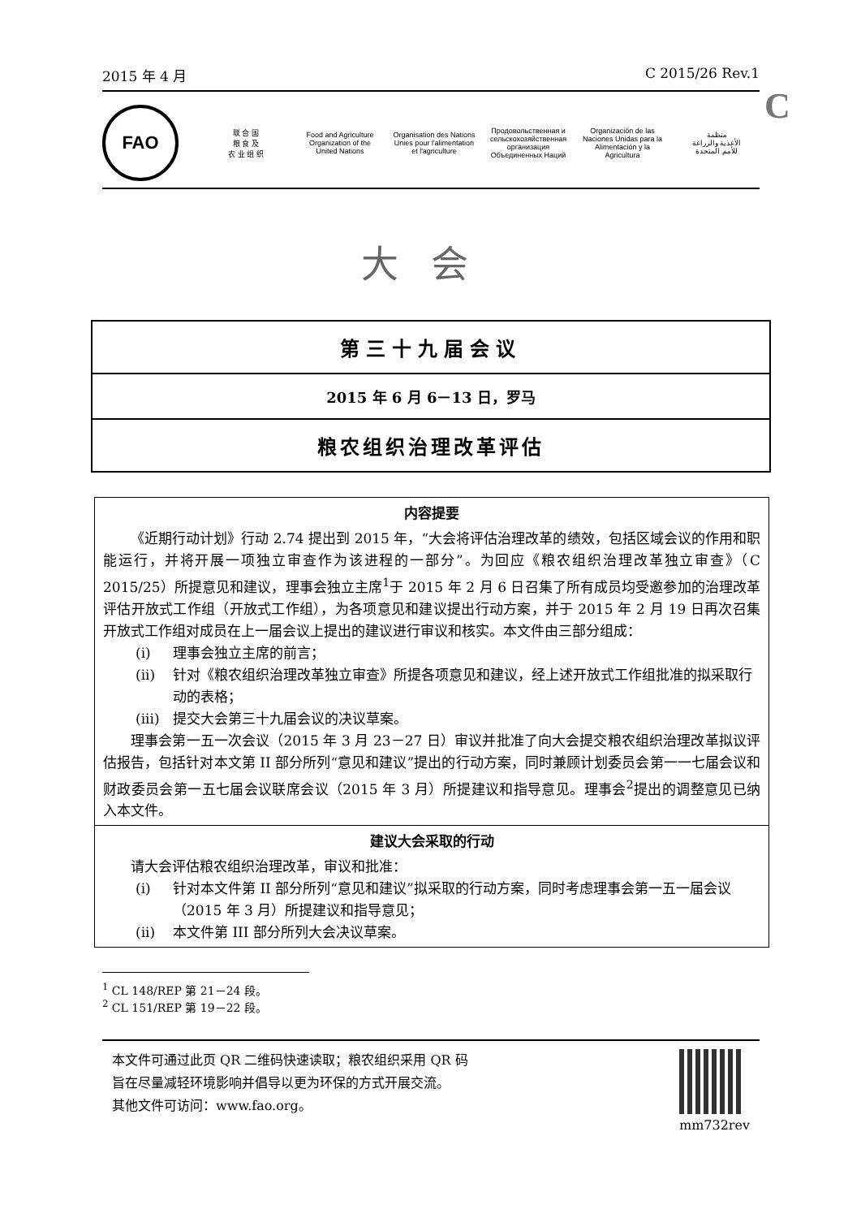2015 年 4 月 C 2015/26 Rev.1
C
FAO
联 合 国
粮 食 及
农 业 组 织
Food and Agriculture
Organization of the
United Nations
Organisation des Nations
Unies pour l'alimentation
et l'agriculture
Продовольственная и
сельскохозяйственная организация
Объединенных Наций
Organización de las
Naciones Unidas para la
Alimentación y la Agricultura
منظمة
الأغذية والزراعة
للأمم المتحدة
大会
第三十九届会议
2015 年 6 月 6－13 日，罗马
粮农组织治理改革评估
内容提要
《近期行动计划》行动 2.74 提出到 2015 年，“大会将评估治理改革的绩效，包括区域会议的作用和职能运行，并将开展一项独立审查作为该进程的一部分”。为回应《粮农组织治理改革独立审查》（C 2015/25）所提意见和建议，理事会独立主席<sup>1</sup>于 2015 年 2 月 6 日召集了所有成员均受邀参加的治理改革评估开放式工作组（开放式工作组），为各项意见和建议提出行动方案，并于 2015 年 2 月 19 日再次召集开放式工作组对成员在上一届会议上提出的建议进行审议和核实。本文件由三部分组成：
(i) 理事会独立主席的前言；
(ii) 针对《粮农组织治理改革独立审查》所提各项意见和建议，经上述开放式工作组批准的拟采取行动的表格；
(iii)
提交大会第三十九届会议的决议草案。
理事会第一五一次会议（2015 年 3 月 23－27 日）审议并批准了向大会提交粮农组织治理改革拟议评估报告，包括针对本文第 II 部分所列“意见和建议”提出的行动方案，同时兼顾计划委员会第一一七届会议和财政委员会第一五七届会议联席会议（2015 年 3 月）所提建议和指导意见。理事会<sup>2</sup>提出的调整意见已纳入本文件。
建议大会采取的行动
请大会评估粮农组织治理改革，审议和批准：
(i) 针对本文件第 II 部分所列“意见和建议”拟采取的行动方案，同时考虑理事会第一五一届会议（2015 年 3 月）所提建议和指导意见；
(ii) 本文件第 III 部分所列大会决议草案。
<sup>1</sup> CL 148/REP 第 21－24 段。
<sup>2</sup> CL 151/REP 第 19－22 段。
本文件可通过此页 QR 二维码快速读取；粮农组织采用 QR 码
旨在尽量减轻环境影响并倡导以更为环保的方式开展交流。
其他文件可访问：www.fao.org。
mm732rev